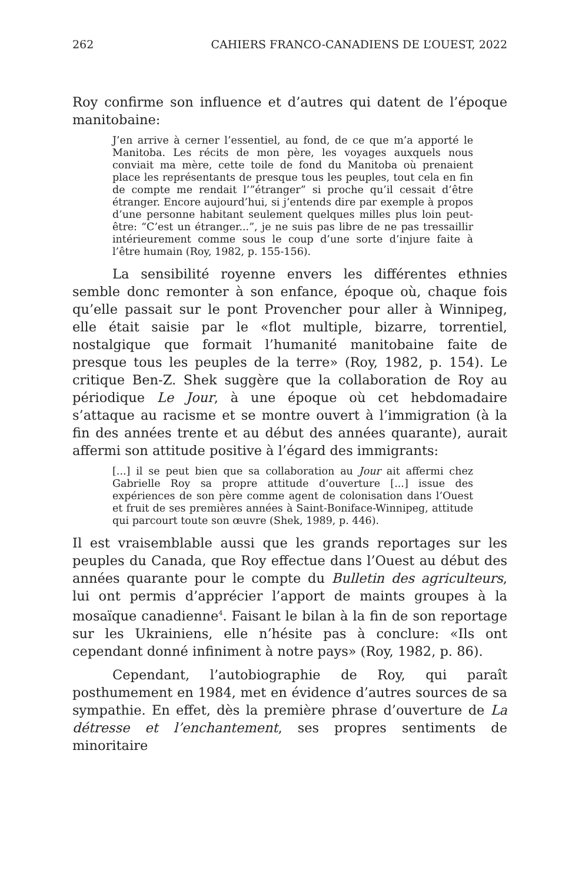262 CAHIERS FRANCO-CANADIENS DE L’OUEST, 2022
Roy confirme son influence et d’autres qui datent de l’époque manitobaine:
J’en arrive à cerner l’essentiel, au fond, de ce que m’a apporté le Manitoba. Les récits de mon père, les voyages auxquels nous conviait ma mère, cette toile de fond du Manitoba où prenaient place les représentants de presque tous les peuples, tout cela en fin de compte me rendait l’”étranger” si proche qu’il cessait d’être étranger. Encore aujourd’hui, si j’entends dire par exemple à propos d’une personne habitant seulement quelques milles plus loin peut-être: “C’est un étranger...”, je ne suis pas libre de ne pas tressaillir intérieurement comme sous le coup d’une sorte d’injure faite à l’être humain (Roy, 1982, p. 155-156).
La sensibilité royenne envers les différentes ethnies semble donc remonter à son enfance, époque où, chaque fois qu’elle passait sur le pont Provencher pour aller à Winnipeg, elle était saisie par le «flot multiple, bizarre, torrentiel, nostalgique que formait l’humanité manitobaine faite de presque tous les peuples de la terre» (Roy, 1982, p. 154). Le critique Ben-Z. Shek suggère que la collaboration de Roy au périodique Le Jour, à une époque où cet hebdomadaire s’attaque au racisme et se montre ouvert à l’immigration (à la fin des années trente et au début des années quarante), aurait affermi son attitude positive à l’égard des immigrants:
[...] il se peut bien que sa collaboration au Jour ait affermi chez Gabrielle Roy sa propre attitude d’ouverture [...] issue des expériences de son père comme agent de colonisation dans l’Ouest et fruit de ses premières années à Saint-Boniface-Winnipeg, attitude qui parcourt toute son œuvre (Shek, 1989, p. 446).
Il est vraisemblable aussi que les grands reportages sur les peuples du Canada, que Roy effectue dans l’Ouest au début des années quarante pour le compte du Bulletin des agriculteurs, lui ont permis d’apprécier l’apport de maints groupes à la mosaïque canadienne<sup>4</sup>. Faisant le bilan à la fin de son reportage sur les Ukrainiens, elle n’hésite pas à conclure: «Ils ont cependant donné infiniment à notre pays» (Roy, 1982, p. 86).
Cependant, l’autobiographie de Roy, qui paraît posthumement en 1984, met en évidence d’autres sources de sa sympathie. En effet, dès la première phrase d’ouverture de La détresse et l’enchantement, ses propres sentiments de minoritaire